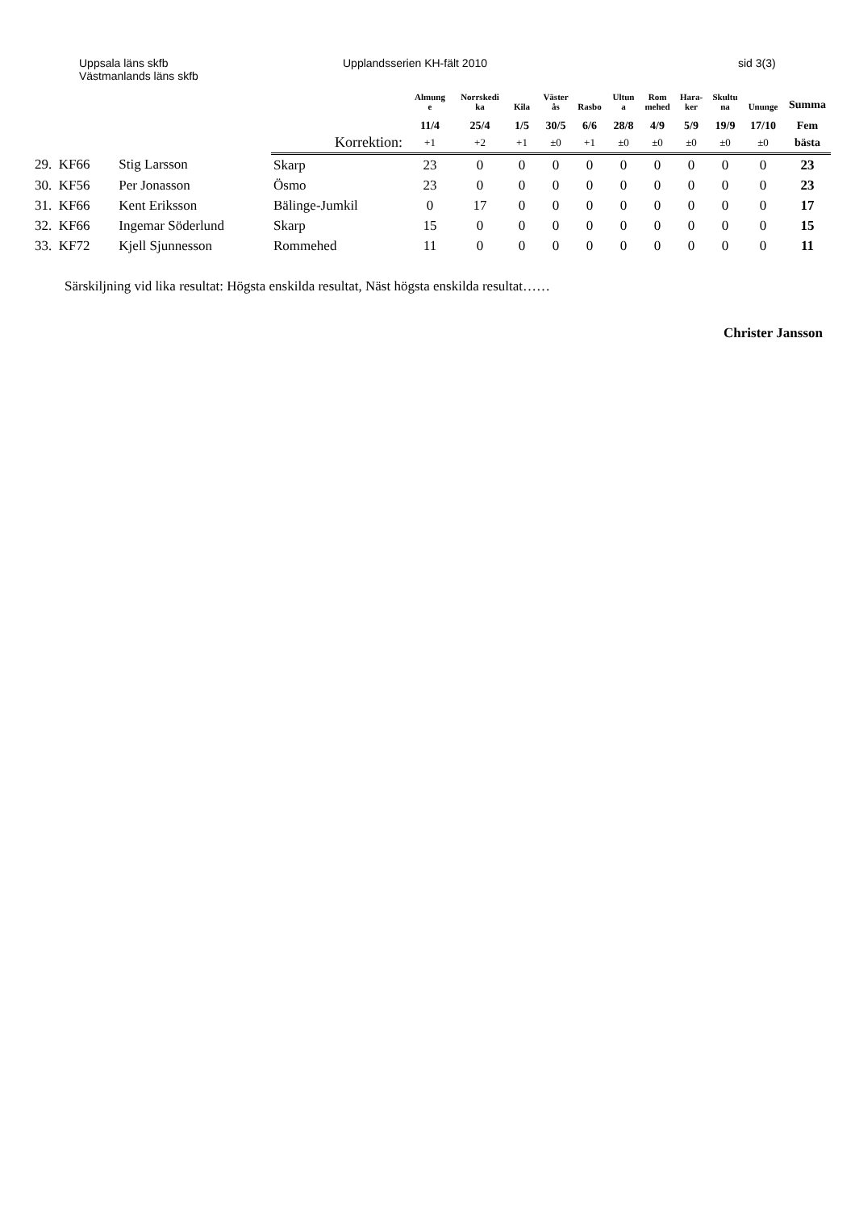Uppsala läns skfb
Västmanlands läns skfb
Upplandsserien KH-fält 2010 sid 3(3)
| | | | Almung e | Norrskedi ka | Kila | Väster ås | Rasbo | Ultun a | Rom mehed | Hara- ker | Skultu na | Ununge | Summa |
| --- | --- | --- | --- | --- | --- | --- | --- | --- | --- | --- | --- | --- | --- |
| | | | 11/4 | 25/4 | 1/5 | 30/5 | 6/6 | 28/8 | 4/9 | 5/9 | 19/9 | 17/10 | Fem |
| | | Korrektion: | +1 | +2 | +1 | ±0 | +1 | ±0 | ±0 | ±0 | ±0 | ±0 | bästa |
| 29. KF66 | Stig Larsson | Skarp | 23 | 0 | 0 | 0 | 0 | 0 | 0 | 0 | 0 | 0 | 23 |
| 30. KF56 | Per Jonasson | Ösmo | 23 | 0 | 0 | 0 | 0 | 0 | 0 | 0 | 0 | 0 | 23 |
| 31. KF66 | Kent Eriksson | Bälinge-Jumkil | 0 | 17 | 0 | 0 | 0 | 0 | 0 | 0 | 0 | 0 | 17 |
| 32. KF66 | Ingemar Söderlund | Skarp | 15 | 0 | 0 | 0 | 0 | 0 | 0 | 0 | 0 | 0 | 15 |
| 33. KF72 | Kjell Sjunnesson | Rommehed | 11 | 0 | 0 | 0 | 0 | 0 | 0 | 0 | 0 | 0 | 11 |
Särskiljning vid lika resultat: Högsta enskilda resultat, Näst högsta enskilda resultat……
Christer Jansson